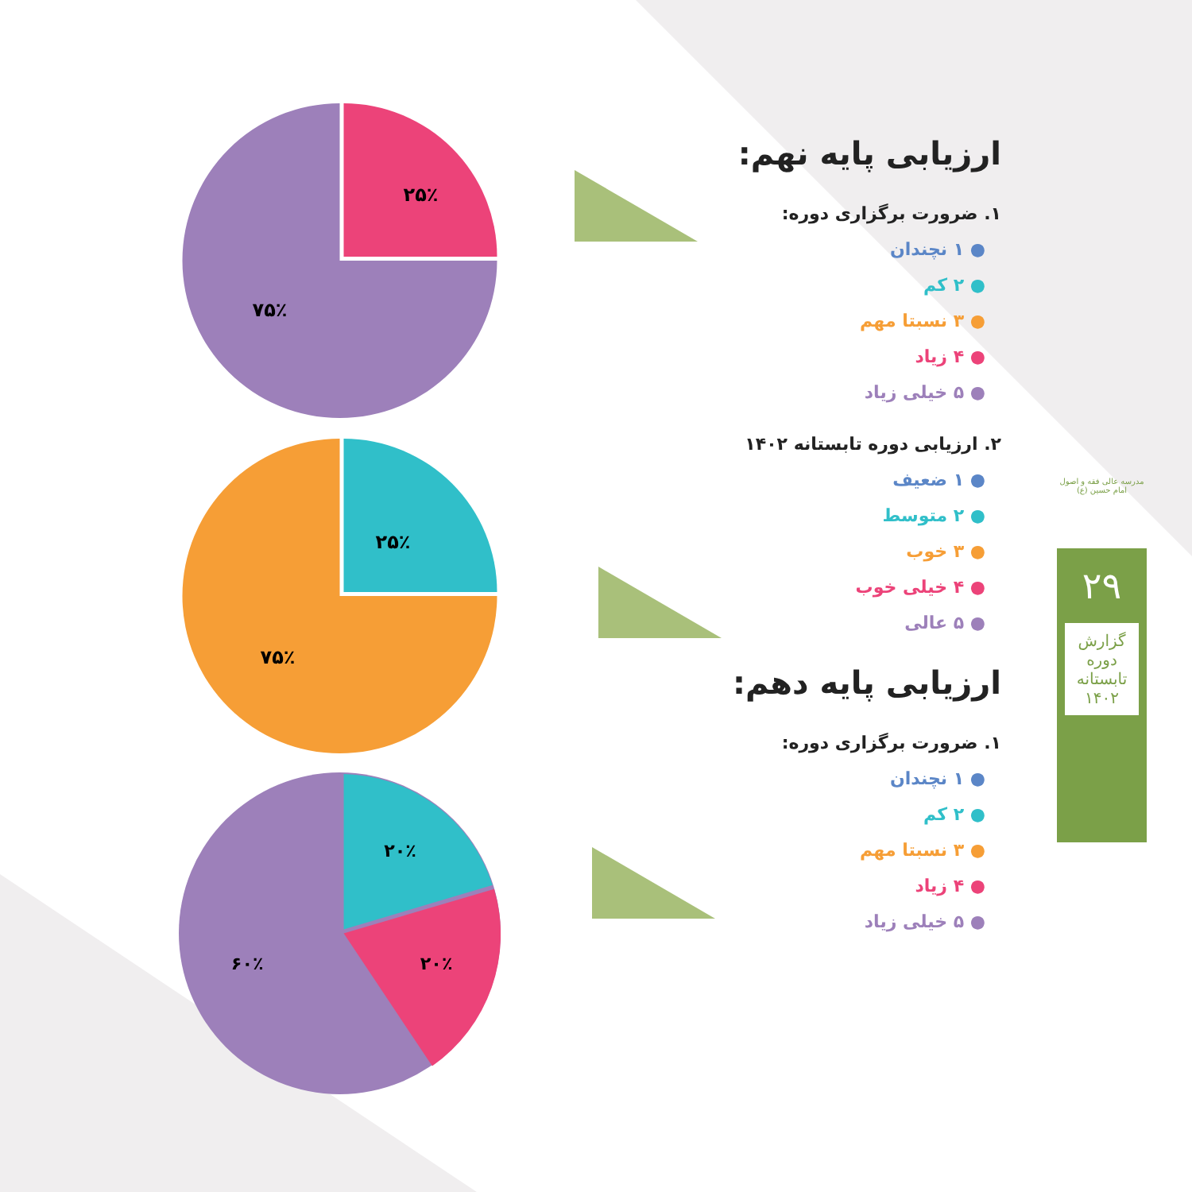۲۵٪
۷۵٪
۲۵٪
۷۵٪
۲۰٪
۲۰٪
۶۰٪
ارزیابی پایه نهم:
۱. ضرورت برگزاری دوره:
● ۱ نچندان
● ۲ کم
● ۳ نسبتا مهم
● ۴ زیاد
● ۵ خیلی زیاد
۲. ارزیابی دوره تابستانه ۱۴۰۲
● ۱ ضعیف
● ۲ متوسط
● ۳ خوب
● ۴ خیلی خوب
● ۵ عالی
ارزیابی پایه دهم:
۱. ضرورت برگزاری دوره:
● ۱ نچندان
● ۲ کم
● ۳ نسبتا مهم
● ۴ زیاد
● ۵ خیلی زیاد
مدرسه عالی فقه و اصول امام حسین (ع)
۲۹
گزارش دوره تابستانه ۱۴۰۲